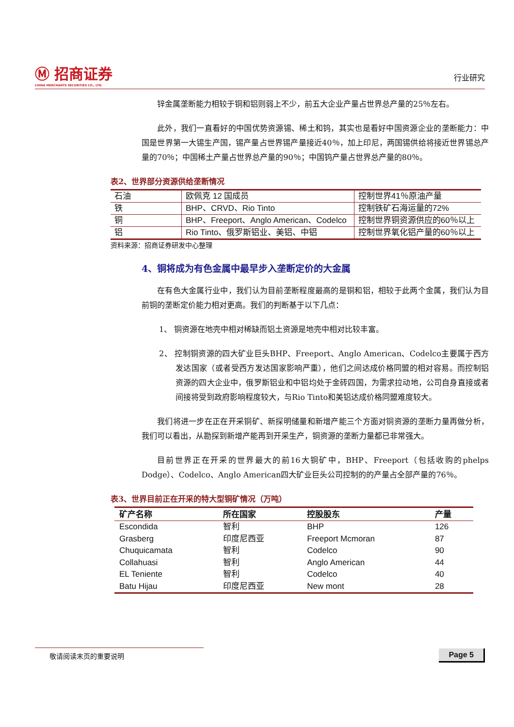Ⓜ 招商证券
CHINA MERCHANTS SECURITIES CO., LTD.
行业研究
锌金属垄断能力相较于铜和铝则弱上不少，前五大企业产量占世界总产量的25％左右。
此外，我们一直看好的中国优势资源锡、稀土和钨，其实也是看好中国资源企业的垄断能力：中国是世界第一大锡生产国，锡产量占世界锡产量接近40％，加上印尼，两国锡供给将接近世界锡总产量的70％；中国稀土产量占世界总产量的90％；中国钨产量占世界总产量的80％。
表2、世界部分资源供给垄断情况
| 石油 | 欧佩克 12 国成员 | 控制世界41％原油产量 |
| 铁 | BHP、CRVD、Rio Tinto | 控制铁矿石海运量的72% |
| 铜 | BHP、Freeport、Anglo American、Codelco | 控制世界铜资源供应的60％以上 |
| 铝 | Rio Tinto、俄罗斯铝业、美铝、中铝 | 控制世界氧化铝产量的60％以上 |
资料来源：招商证券研发中心整理
4、铜将成为有色金属中最早步入垄断定价的大金属
在有色大金属行业中，我们认为目前垄断程度最高的是铜和铝，相较于此两个金属，我们认为目前铜的垄断定价能力相对更高。我们的判断基于以下几点：
1、 铜资源在地壳中相对稀缺而铝土资源是地壳中相对比较丰富。
2、 控制铜资源的四大矿业巨头BHP、Freeport、Anglo American、Codelco主要属于西方发达国家（或者受西方发达国家影响严重），他们之间达成价格同盟的相对容易。而控制铝资源的四大企业中，俄罗斯铝业和中铝均处于金砖四国，为需求拉动地，公司自身直接或者间接将受到政府影响程度较大，与Rio Tinto和美铝达成价格同盟难度较大。
我们将进一步在正在开采铜矿、新探明储量和新增产能三个方面对铜资源的垄断力量再做分析，我们可以看出，从勘探到新增产能再到开采生产，铜资源的垄断力量都已非常强大。
目前世界正在开采的世界最大的前16大铜矿中，BHP、Freeport（包括收购的phelps Dodge）、Codelco、Anglo American四大矿业巨头公司控制的的产量占全部产量的76％。
表3、世界目前正在开采的特大型铜矿情况（万吨）
| 矿产名称 | 所在国家 | 控股股东 | 产量 |
| --- | --- | --- | --- |
| Escondida | 智利 | BHP | 126 |
| Grasberg | 印度尼西亚 | Freeport Mcmoran | 87 |
| Chuquicamata | 智利 | Codelco | 90 |
| Collahuasi | 智利 | Anglo American | 44 |
| EL Teniente | 智利 | Codelco | 40 |
| Batu Hijau | 印度尼西亚 | New mont | 28 |
敬请阅读末页的重要说明 Page 5